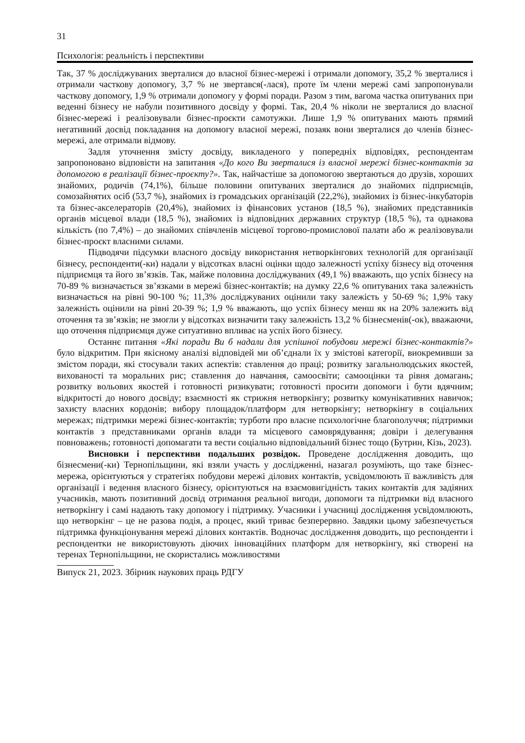31
Психологія: реальність і перспективи
Так, 37 % досліджуваних зверталися до власної бізнес-мережі і отримали допомогу, 35,2 % зверталися і отримали часткову допомогу, 3,7 % не звертався(-лася), проте їм члени мережі самі запропонували часткову допомогу, 1,9 % отримали допомогу у формі поради. Разом з тим, вагома частка опитуваних при веденні бізнесу не набули позитивного досвіду у формі. Так, 20,4 % ніколи не зверталися до власної бізнес-мережі і реалізовували бізнес-проєкти самотужки. Лише 1,9 % опитуваних мають прямий негативний досвід покладання на допомогу власної мережі, позаяк вони зверталися до членів бізнес-мережі, але отримали відмову.
Задля уточнення змісту досвіду, викладеного у попередніх відповідях, респондентам запропоновано відповісти на запитання «До кого Ви зверталися із власної мережі бізнес-контактів за допомогою в реалізації бізнес-проєкту?». Так, найчастіше за допомогою звертаються до друзів, хороших знайомих, родичів (74,1%), більше половини опитуваних зверталися до знайомих підприємців, сомозайнятих осіб (53,7 %), знайомих із громадських організацій (22,2%), знайомих із бізнес-інкубаторів та бізнес-акселераторів (20,4%), знайомих із фінансових установ (18,5 %), знайомих представників органів місцевої влади (18,5 %), знайомих із відповідних державних структур (18,5 %), та однакова кількість (по 7,4%) – до знайомих співчленів місцевої торгово-промислової палати або ж реалізовували бізнес-проєкт власними силами.
Підводячи підсумки власного досвіду використання нетворкінгових технологій для організації бізнесу, респонденти(-ки) надали у відсотках власні оцінки щодо залежності успіху бізнесу від оточення підприємця та його зв’язків. Так, майже половина досліджуваних (49,1 %) вважають, що успіх бізнесу на 70-89 % визначається зв’язками в мережі бізнес-контактів; на думку 22,6 % опитуваних така залежність визначається на рівні 90-100 %; 11,3% досліджуваних оцінили таку залежість у 50-69 %; 1,9% таку залежність оцінили на рівні 20-39 %; 1,9 % вважають, що успіх бізнесу менш як на 20% залежить від оточення та зв’язків; не змогли у відсотках визначити таку залежність 13,2 % бізнесменів(-ок), вважаючи, що оточення підприємця дуже ситуативно впливає на успіх його бізнесу.
Останнє питання «Які поради Ви б надали для успішної побудови мережі бізнес-контактів?» було відкритим. При якісному аналізі відповідей ми об’єднали їх у змістові категорії, виокремивши за змістом поради, які стосували таких аспектів: ставлення до праці; розвитку загальнолюдських якостей, вихованості та моральних рис; ставлення до навчання, самоосвіти; самооцінки та рівня домагань; розвитку вольових якостей і готовності ризикувати; готовності просити допомоги і бути вдячним; відкритості до нового досвіду; взаємності як стрижня нетворкінгу; розвитку комунікативних навичок; захисту власних кордонів; вибору площадок/платформ для нетворкінгу; нетворкінгу в соціальних мережах; підтримки мережі бізнес-контактів; турботи про власне психологічне благополуччя; підтримки контактів з представниками органів влади та місцевого самоврядування; довіри і делегування повноважень; готовності допомагати та вести соціально відповідальний бізнес тощо (Бутрин, Кізь, 2023).
Висновки і перспективи подальших розвідок. Проведене дослідження доводить, що бізнесмени(-ки) Тернопільщини, які взяли участь у дослідженні, назагал розуміють, що таке бізнес-мережа, орієнтуються у стратегіях побудови мережі ділових контактів, усвідомлюють її важливість для організації і ведення власного бізнесу, орієнтуються на взаємовигідність таких контактів для задіяних учасників, мають позитивний досвід отримання реальної вигоди, допомоги та підтримки від власного нетворкінгу і самі надають таку допомогу і підтримку. Учасники і учасниці дослідження усвідомлюють, що нетворкінг – це не разова подія, а процес, який триває безперервно. Завдяки цьому забезпечується підтримка функціонування мережі ділових контактів. Водночас дослідження доводить, що респонденти і респондентки не використовують діючих інноваційних платформ для нетворкінгу, які створені на теренах Тернопільщини, не скористались можливостями
Випуск 21, 2023. Збірник наукових праць РДГУ